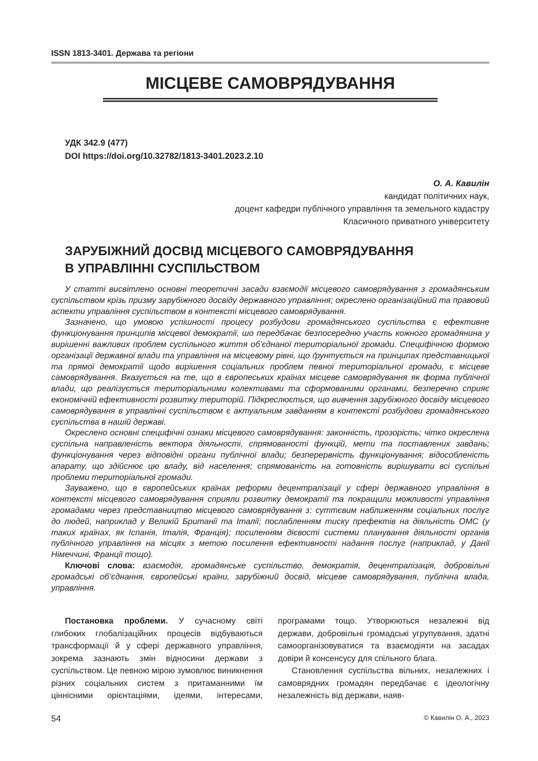ISSN 1813-3401. Держава та регіони
МІСЦЕВЕ САМОВРЯДУВАННЯ
УДК 342.9 (477)
DOI https://doi.org/10.32782/1813-3401.2023.2.10
О. А. Кавилін
кандидат політичних наук,
доцент кафедри публічного управління та земельного кадастру
Класичного приватного університету
ЗАРУБІЖНИЙ ДОСВІД МІСЦЕВОГО САМОВРЯДУВАННЯ
В УПРАВЛІННІ СУСПІЛЬСТВОМ
У статті висвітлено основні теоретичні засади взаємодії місцевого самоврядування з громадянським суспільством крізь призму зарубіжного досвіду державного управління; окреслено організаційний та правовий аспекти управління суспільством в контексті місцевого самоврядування.
Зазначено, що умовою успішності процесу розбудови громадянського суспільства є ефективне функціонування принципів місцевої демократії, шо передбачає безпосередню участь кожного громадянина у вирішенні важливих проблем суспільного життя об’єднаної територіальної громади. Специфічною формою організації державної влади та управління на місцевому рівні, що ґрунтується на принципах представницької та прямої демократії щодо вирішення соціальних проблем певної територіальної громади, є місцеве самоврядування. Вказується на те, що в європеських країнах місцеве самоврядування як форма публічної влади, що реалізується територіальними колективами та сформованими органами, безперечно сприяє економічній ефективності розвитку територій. Підкреслюється, що вивчення зарубіжного досвіду місцевого самоврядування в управлінні суспільством є актуальним завданням в контексті розбудови громадянського суспільства в нашій державі.
Окреслено основні специфічні ознаки місцевого самоврядування: законність, прозорість; чітко окреслена суспільна направленість вектора діяльності, спрямованості функцій, мети та поставлених завдань; функціонування через відповідні органи публічної влади; безперервність функціонування; відособленість апарату, що здійснює цю владу, від населення; спрямованість на готовність вирішувати всі суспільні проблеми територіальної громади.
Зауважено, що в європейських країнах реформи децентралізації у сфері державного управління в контексті місцевого самоврядування сприяли розвитку демократії та покращили можливості управління громадами через представництво місцевого самоврядування з: суттєвим наближенням соціальних послуг до людей, наприклад у Великій Британії та Італії; послабленням тиску префектів на діяльність ОМС (у таких країнах, як Іспанія, Італія, Франція); посиленням дієвості системи планування діяльності органів публічного управління на місцях з метою посилення ефективності надання послуг (наприклад, у Данії Німеччині, Франції тощо).
Ключові слова: взаємодія, громадянське суспільство, демократія, децентралізація, добровільні громадські об’єднання, європейські країни, зарубіжний досвід, місцеве самоврядування, публічна влада, управління.
Постановка проблеми. У сучасному світі глибоких глобалізаційних процесів відбуваються трансформації й у сфері державного управління, зокрема зазнають змін відносини держави з суспільством. Це певною мірою зумовлює виникнення різних соціальних систем з притаманними їм ціннісними орієнтаціями, ідеями, інтересами, програмами тощо. Утворюються незалежні від держави, добровільні громадські угрупування, здатні самоорганізовуватися та взаємодіяти на засадах довіри й консенсусу для спільного блага.
Становлення суспільства вільних, незалежних і самоврядних громадян передбачає є ідеологічну незалежність від держави, наяв-
54 © Кавилін О. А., 2023